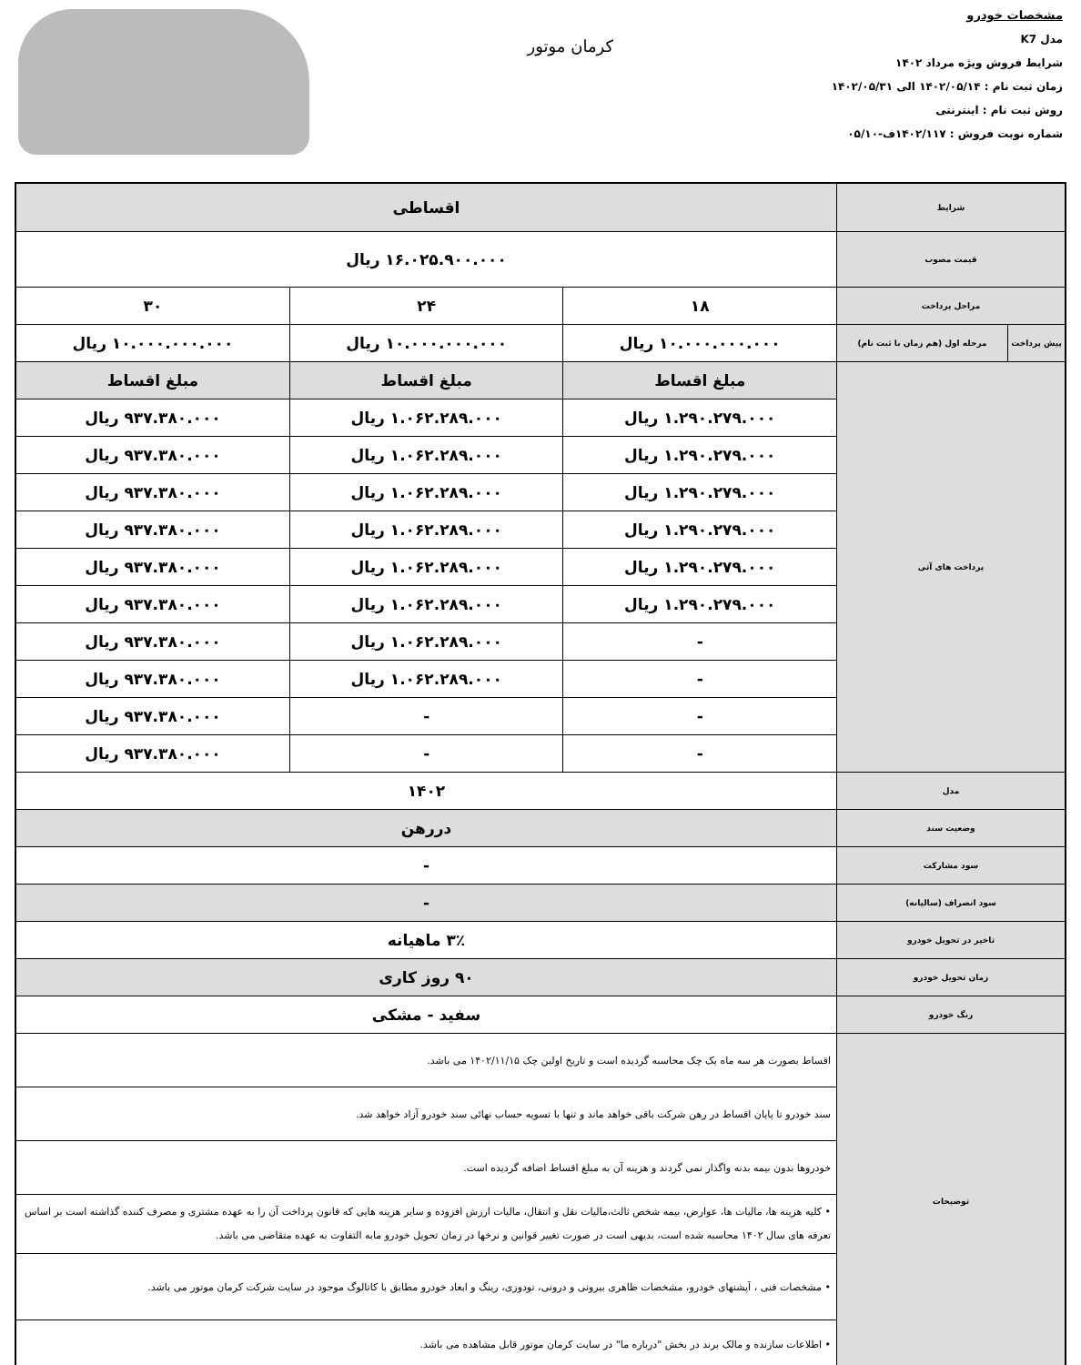مشخصات خودرو
مدل K7
شرایط فروش ویژه مرداد ۱۴۰۲
زمان ثبت نام : ۱۴۰۲/۰۵/۱۴ الی ۱۴۰۲/۰۵/۳۱
روش ثبت نام : اینترنتی
شماره نوبت فروش : ۱۴۰۲/۱۱۷ف-۰۵/۱۰
کرمان موتور
| شرایط | | اقساطی | | |
| قیمت مصوب | | ۱۶.۰۲۵.۹۰۰.۰۰۰ ریال | | |
| مراحل پرداخت | | ۱۸ | ۲۴ | ۳۰ |
| پیش پرداخت | مرحله اول (هم زمان با ثبت نام) | ۱۰.۰۰۰.۰۰۰.۰۰۰ ریال | ۱۰.۰۰۰.۰۰۰.۰۰۰ ریال | ۱۰.۰۰۰.۰۰۰.۰۰۰ ریال |
| پرداخت های آتی | | مبلغ اقساط | مبلغ اقساط | مبلغ اقساط |
| | | ۱.۲۹۰.۲۷۹.۰۰۰ ریال | ۱.۰۶۲.۲۸۹.۰۰۰ ریال | ۹۳۷.۳۸۰.۰۰۰ ریال |
| | | ۱.۲۹۰.۲۷۹.۰۰۰ ریال | ۱.۰۶۲.۲۸۹.۰۰۰ ریال | ۹۳۷.۳۸۰.۰۰۰ ریال |
| | | ۱.۲۹۰.۲۷۹.۰۰۰ ریال | ۱.۰۶۲.۲۸۹.۰۰۰ ریال | ۹۳۷.۳۸۰.۰۰۰ ریال |
| | | ۱.۲۹۰.۲۷۹.۰۰۰ ریال | ۱.۰۶۲.۲۸۹.۰۰۰ ریال | ۹۳۷.۳۸۰.۰۰۰ ریال |
| | | ۱.۲۹۰.۲۷۹.۰۰۰ ریال | ۱.۰۶۲.۲۸۹.۰۰۰ ریال | ۹۳۷.۳۸۰.۰۰۰ ریال |
| | | ۱.۲۹۰.۲۷۹.۰۰۰ ریال | ۱.۰۶۲.۲۸۹.۰۰۰ ریال | ۹۳۷.۳۸۰.۰۰۰ ریال |
| | | - | ۱.۰۶۲.۲۸۹.۰۰۰ ریال | ۹۳۷.۳۸۰.۰۰۰ ریال |
| | | - | ۱.۰۶۲.۲۸۹.۰۰۰ ریال | ۹۳۷.۳۸۰.۰۰۰ ریال |
| | | - | - | ۹۳۷.۳۸۰.۰۰۰ ریال |
| | | - | - | ۹۳۷.۳۸۰.۰۰۰ ریال |
| مدل | | ۱۴۰۲ | | |
| وضعیت سند | | دررهن | | |
| سود مشارکت | | - | | |
| سود انصراف (سالیانه) | | - | | |
| تاخیر در تحویل خودرو | | ۳٪ ماهیانه | | |
| زمان تحویل خودرو | | ۹۰ روز کاری | | |
| رنگ خودرو | | سفید - مشکی | | |
| توضیحات | | اقساط بصورت هر سه ماه یک چک محاسبه گردیده است و تاریخ اولین چک ۱۴۰۲/۱۱/۱۵ می باشد. | | |
| | | سند خودرو تا پایان اقساط در رهن شرکت باقی خواهد ماند و تنها با تسویه حساب نهائی سند خودرو آزاد خواهد شد. | | |
| | | خودروها بدون بیمه بدنه واگذار نمی گردند و هزینه آن به مبلغ اقساط اضافه گردیده است. | | |
| | | • کلیه هزینه ها، مالیات ها، عوارض، بیمه شخص ثالث،مالیات نقل و انتقال، مالیات ارزش افزوده و سایر هزینه هایی که قانون پرداخت آن را به عهده مشتری و مصرف کننده گذاشته است بر اساس تعرفه های سال ۱۴۰۲ محاسبه شده است، بدیهی است در صورت تغییر قوانین و نرخها در زمان تحویل خودرو مابه التفاوت به عهده متقاضی می باشد. | | |
| | | • مشخصات فنی ، آپشنهای خودرو، مشخصات ظاهری بیرونی و درونی، تودوزی، رینگ و ابعاد خودرو مطابق با کاتالوگ موجود در سایت شرکت کرمان موتور می باشد. | | |
| | | • اطلاعات سازنده و مالک برند در بخش "درباره ما" در سایت کرمان موتور قابل مشاهده می باشد. | | |